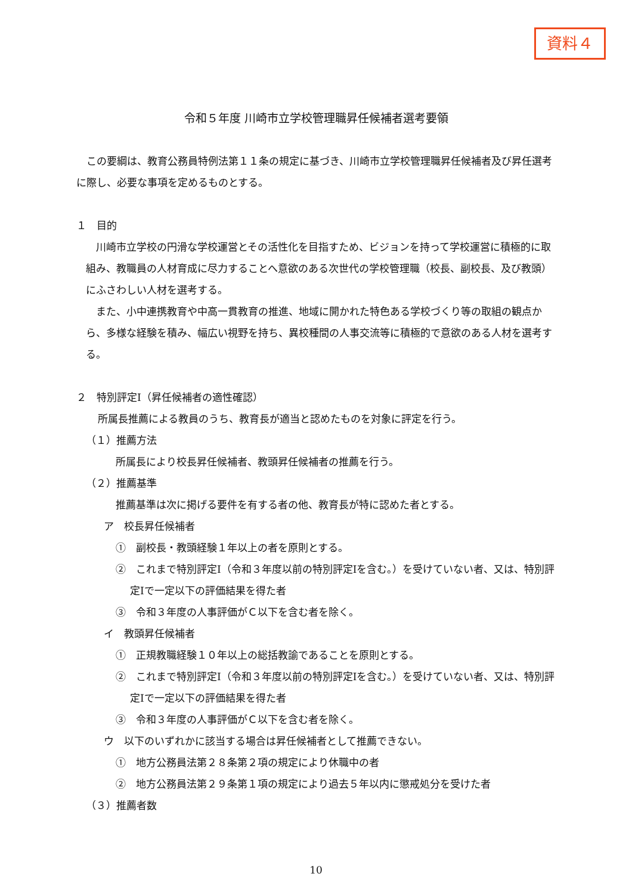資料４
令和５年度 川崎市立学校管理職昇任候補者選考要領
この要綱は、教育公務員特例法第１１条の規定に基づき、川崎市立学校管理職昇任候補者及び昇任選考に際し、必要な事項を定めるものとする。
１　目的
川崎市立学校の円滑な学校運営とその活性化を目指すため、ビジョンを持って学校運営に積極的に取組み、教職員の人材育成に尽力することへ意欲のある次世代の学校管理職（校長、副校長、及び教頭）にふさわしい人材を選考する。
また、小中連携教育や中高一貫教育の推進、地域に開かれた特色ある学校づくり等の取組の観点から、多様な経験を積み、幅広い視野を持ち、異校種間の人事交流等に積極的で意欲のある人材を選考する。
２　特別評定Ⅰ（昇任候補者の適性確認）
所属長推薦による教員のうち、教育長が適当と認めたものを対象に評定を行う。
（１）推薦方法
所属長により校長昇任候補者、教頭昇任候補者の推薦を行う。
（２）推薦基準
推薦基準は次に掲げる要件を有する者の他、教育長が特に認めた者とする。
ア　校長昇任候補者
①　副校長・教頭経験１年以上の者を原則とする。
②　これまで特別評定Ⅰ（令和３年度以前の特別評定Ⅰを含む。）を受けていない者、又は、特別評定Ⅰで一定以下の評価結果を得た者
③　令和３年度の人事評価がＣ以下を含む者を除く。
イ　教頭昇任候補者
①　正規教職経験１０年以上の総括教諭であることを原則とする。
②　これまで特別評定Ⅰ（令和３年度以前の特別評定Ⅰを含む。）を受けていない者、又は、特別評定Ⅰで一定以下の評価結果を得た者
③　令和３年度の人事評価がＣ以下を含む者を除く。
ウ　以下のいずれかに該当する場合は昇任候補者として推薦できない。
①　地方公務員法第２８条第２項の規定により休職中の者
②　地方公務員法第２９条第１項の規定により過去５年以内に懲戒処分を受けた者
（３）推薦者数
10